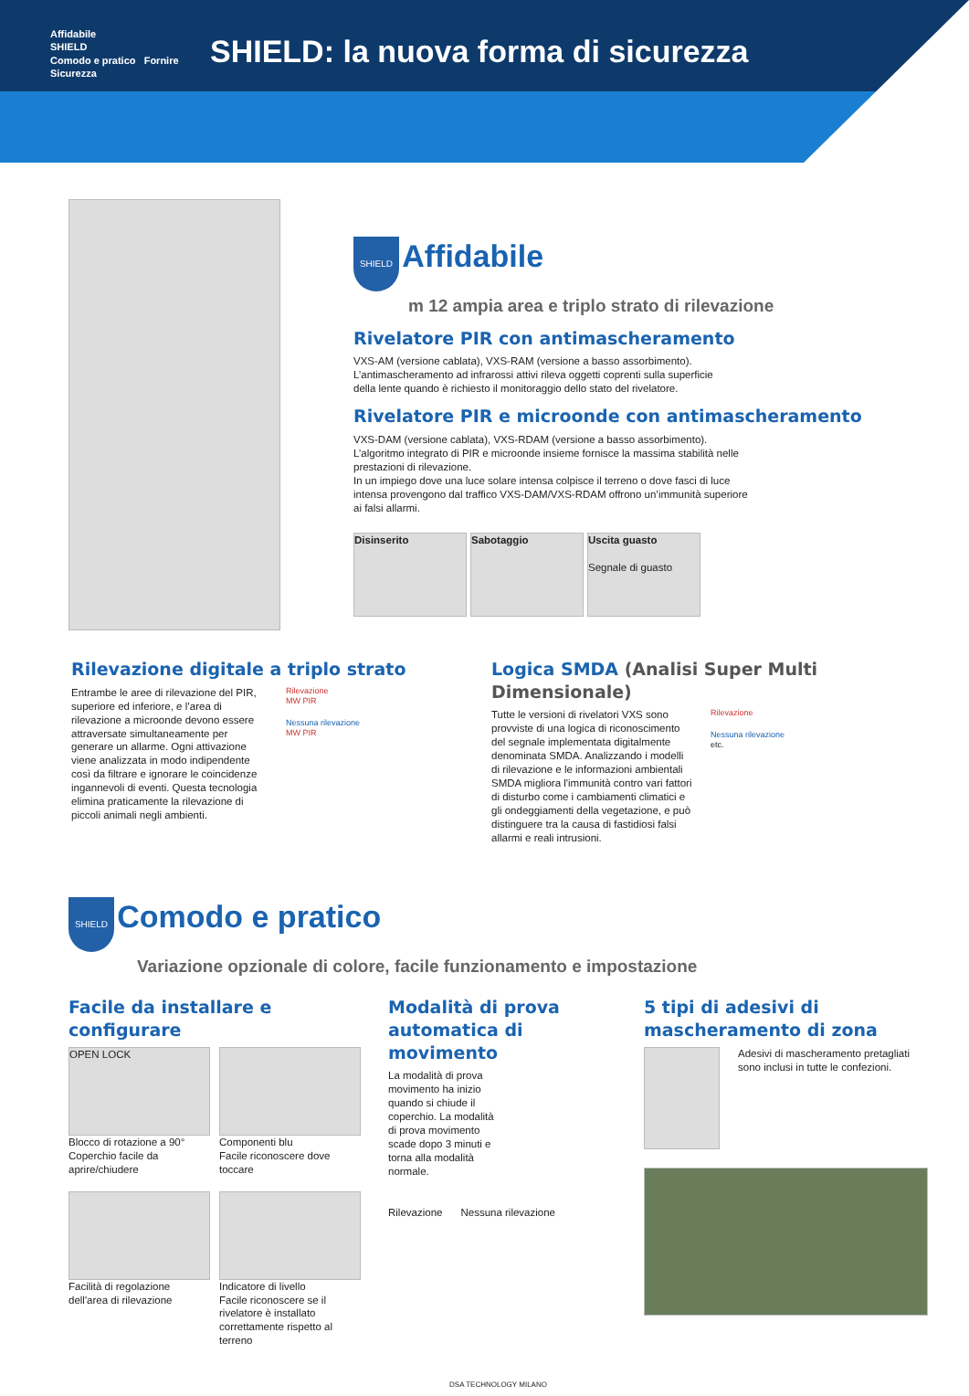Affidabile
SHIELD
Comodo e pratico Fornire Sicurezza
SHIELD: la nuova forma di sicurezza
SHIELD
Affidabile
m 12 ampia area e triplo strato di rilevazione
Rivelatore PIR con antimascheramento
VXS-AM (versione cablata), VXS-RAM (versione a basso assorbimento). L’antimascheramento ad infrarossi attivi rileva oggetti coprenti sulla superficie della lente quando è richiesto il monitoraggio dello stato del rivelatore.
Rivelatore PIR e microonde con antimascheramento
VXS-DAM (versione cablata), VXS-RDAM (versione a basso assorbimento). L’algoritmo integrato di PIR e microonde insieme fornisce la massima stabilità nelle prestazioni di rilevazione.
In un impiego dove una luce solare intensa colpisce il terreno o dove fasci di luce intensa provengono dal traffico VXS-DAM/VXS-RDAM offrono un’immunità superiore ai falsi allarmi.
Disinserito Sabotaggio Uscita guasto
Segnale di guasto
Rilevazione digitale a triplo strato
Entrambe le aree di rilevazione del PIR, superiore ed inferiore, e l’area di rilevazione a microonde devono essere attraversate simultaneamente per generare un allarme. Ogni attivazione viene analizzata in modo indipendente così da filtrare e ignorare le coincidenze ingannevoli di eventi. Questa tecnologia elimina praticamente la rilevazione di piccoli animali negli ambienti.
Rilevazione
MW PIR
Nessuna rilevazione
MW PIR
Logica SMDA (Analisi Super Multi Dimensionale)
Tutte le versioni di rivelatori VXS sono provviste di una logica di riconoscimento del segnale implementata digitalmente denominata SMDA. Analizzando i modelli di rilevazione e le informazioni ambientali SMDA migliora l'immunità contro vari fattori di disturbo come i cambiamenti climatici e gli ondeggiamenti della vegetazione, e può distinguere tra la causa di fastidiosi falsi allarmi e reali intrusioni.
Rilevazione
Nessuna rilevazione
etc.
SHIELD
Comodo e pratico
Variazione opzionale di colore, facile funzionamento e impostazione
Facile da installare e configurare
OPEN LOCK
Blocco di rotazione a 90°
Coperchio facile da aprire/chiudere
Componenti blu
Facile riconoscere dove toccare
Facilità di regolazione dell'area di rilevazione
Indicatore di livello
Facile riconoscere se il rivelatore è installato correttamente rispetto al terreno
Modalità di prova automatica di movimento
La modalità di prova movimento ha inizio quando si chiude il coperchio. La modalità di prova movimento scade dopo 3 minuti e torna alla modalità normale.
Rilevazione Nessuna rilevazione
5 tipi di adesivi di mascheramento di zona
Adesivi di mascheramento pretagliati sono inclusi in tutte le confezioni.
DSA TECHNOLOGY MILANO